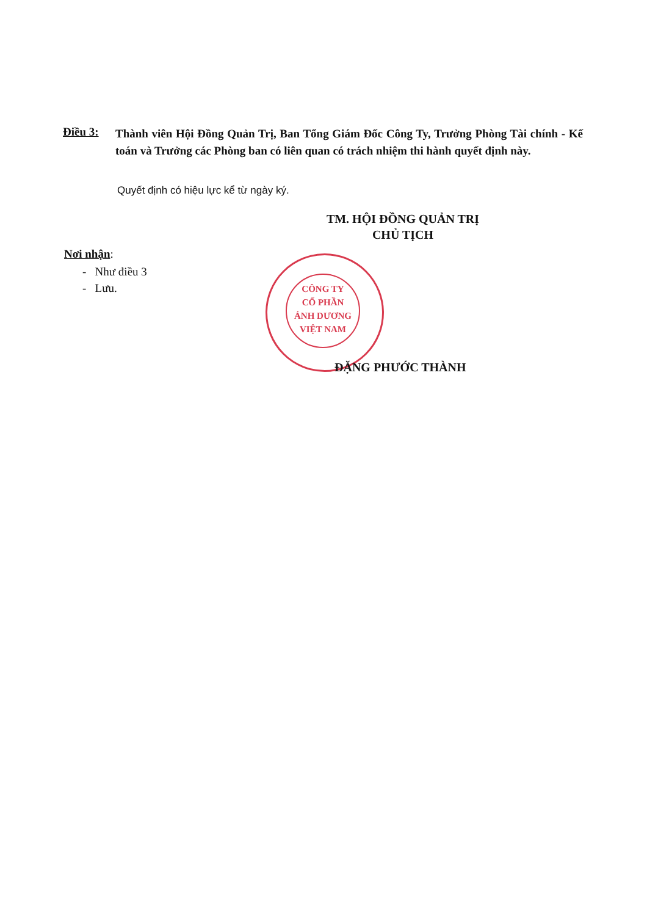Điều 3:
Thành viên Hội Đồng Quản Trị, Ban Tổng Giám Đốc Công Ty, Trưởng Phòng Tài chính - Kế toán và Trưởng các Phòng ban có liên quan có trách nhiệm thi hành quyết định này.
Quyết định có hiệu lực kể từ ngày ký.
TM. HỘI ĐỒNG QUẢN TRỊ
CHỦ TỊCH
Nơi nhận:
- Như điều 3
- Lưu.
CÔNG TY
CỔ PHẦN
ÁNH DƯƠNG
VIỆT NAM
ĐẶNG PHƯỚC THÀNH